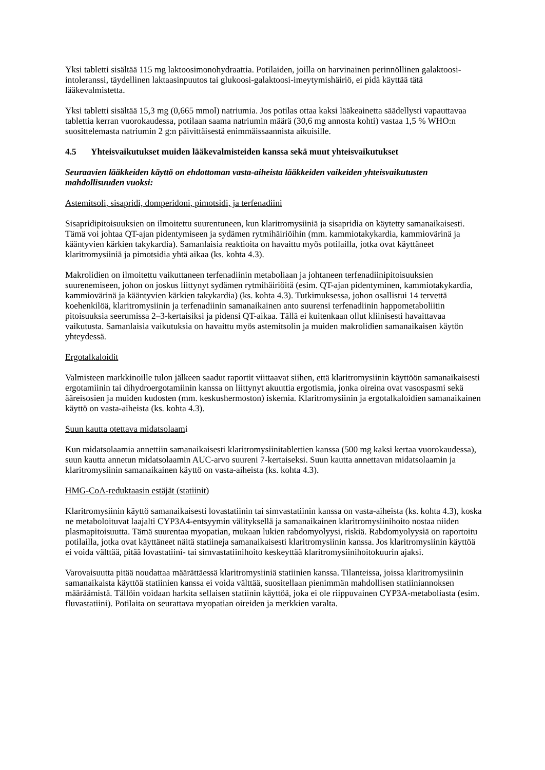Yksi tabletti sisältää 115 mg laktoosimonohydraattia. Potilaiden, joilla on harvinainen perinnöllinen galaktoosi-intoleranssi, täydellinen laktaasinpuutos tai glukoosi-galaktoosi-imeytymishäiriö, ei pidä käyttää tätä lääkevalmistetta.
Yksi tabletti sisältää 15,3 mg (0,665 mmol) natriumia. Jos potilas ottaa kaksi lääkeainetta säädellysti vapauttavaa tablettia kerran vuorokaudessa, potilaan saama natriumin määrä (30,6 mg annosta kohti) vastaa 1,5 % WHO:n suosittelemasta natriumin 2 g:n päivittäisestä enimmäissaannista aikuisille.
4.5 Yhteisvaikutukset muiden lääkevalmisteiden kanssa sekä muut yhteisvaikutukset
Seuraavien lääkkeiden käyttö on ehdottoman vasta-aiheista lääkkeiden vaikeiden yhteisvaikutusten mahdollisuuden vuoksi:
Astemitsoli, sisapridi, domperidoni, pimotsidi, ja terfenadiini
Sisapridipitoisuuksien on ilmoitettu suurentuneen, kun klaritromysiiniä ja sisapridia on käytetty samanaikaisesti. Tämä voi johtaa QT-ajan pidentymiseen ja sydämen rytmihäiriöihin (mm. kammiotakykardia, kammiovärinä ja kääntyvien kärkien takykardia). Samanlaisia reaktioita on havaittu myös potilailla, jotka ovat käyttäneet klaritromysiiniä ja pimotsidia yhtä aikaa (ks. kohta 4.3).
Makrolidien on ilmoitettu vaikuttaneen terfenadiinin metaboliaan ja johtaneen terfenadiinipitoisuuksien suurenemiseen, johon on joskus liittynyt sydämen rytmihäiriöitä (esim. QT-ajan pidentyminen, kammiotakykardia, kammiovärinä ja kääntyvien kärkien takykardia) (ks. kohta 4.3). Tutkimuksessa, johon osallistui 14 tervettä koehenkilöä, klaritromysiinin ja terfenadiinin samanaikainen anto suurensi terfenadiinin happometaboliitin pitoisuuksia seerumissa 2–3-kertaisiksi ja pidensi QT-aikaa. Tällä ei kuitenkaan ollut kliinisesti havaittavaa vaikutusta. Samanlaisia vaikutuksia on havaittu myös astemitsolin ja muiden makrolidien samanaikaisen käytön yhteydessä.
Ergotalkaloidit
Valmisteen markkinoille tulon jälkeen saadut raportit viittaavat siihen, että klaritromysiinin käyttöön samanaikaisesti ergotamiinin tai dihydroergotamiinin kanssa on liittynyt akuuttia ergotismia, jonka oireina ovat vasospasmi sekä ääreisosien ja muiden kudosten (mm. keskushermoston) iskemia. Klaritromysiinin ja ergotalkaloidien samanaikainen käyttö on vasta-aiheista (ks. kohta 4.3).
Suun kautta otettava midatsolaami
Kun midatsolaamia annettiin samanaikaisesti klaritromysiinitablettien kanssa (500 mg kaksi kertaa vuorokaudessa), suun kautta annetun midatsolaamin AUC-arvo suureni 7-kertaiseksi. Suun kautta annettavan midatsolaamin ja klaritromysiinin samanaikainen käyttö on vasta-aiheista (ks. kohta 4.3).
HMG-CoA-reduktaasin estäjät (statiinit)
Klaritromysiinin käyttö samanaikaisesti lovastatiinin tai simvastatiinin kanssa on vasta-aiheista (ks. kohta 4.3), koska ne metaboloituvat laajalti CYP3A4-entsyymin välityksellä ja samanaikainen klaritromysiinihoito nostaa niiden plasmapitoisuutta. Tämä suurentaa myopatian, mukaan lukien rabdomyolyysi, riskiä. Rabdomyolyysiä on raportoitu potilailla, jotka ovat käyttäneet näitä statiineja samanaikaisesti klaritromysiinin kanssa. Jos klaritromysiinin käyttöä ei voida välttää, pitää lovastatiini- tai simvastatiinihoito keskeyttää klaritromysiinihoitokuurin ajaksi.
Varovaisuutta pitää noudattaa määrättäessä klaritromysiiniä statiinien kanssa. Tilanteissa, joissa klaritromysiinin samanaikaista käyttöä statiinien kanssa ei voida välttää, suositellaan pienimmän mahdollisen statiiniannoksen määräämistä. Tällöin voidaan harkita sellaisen statiinin käyttöä, joka ei ole riippuvainen CYP3A-metaboliasta (esim. fluvastatiini). Potilaita on seurattava myopatian oireiden ja merkkien varalta.